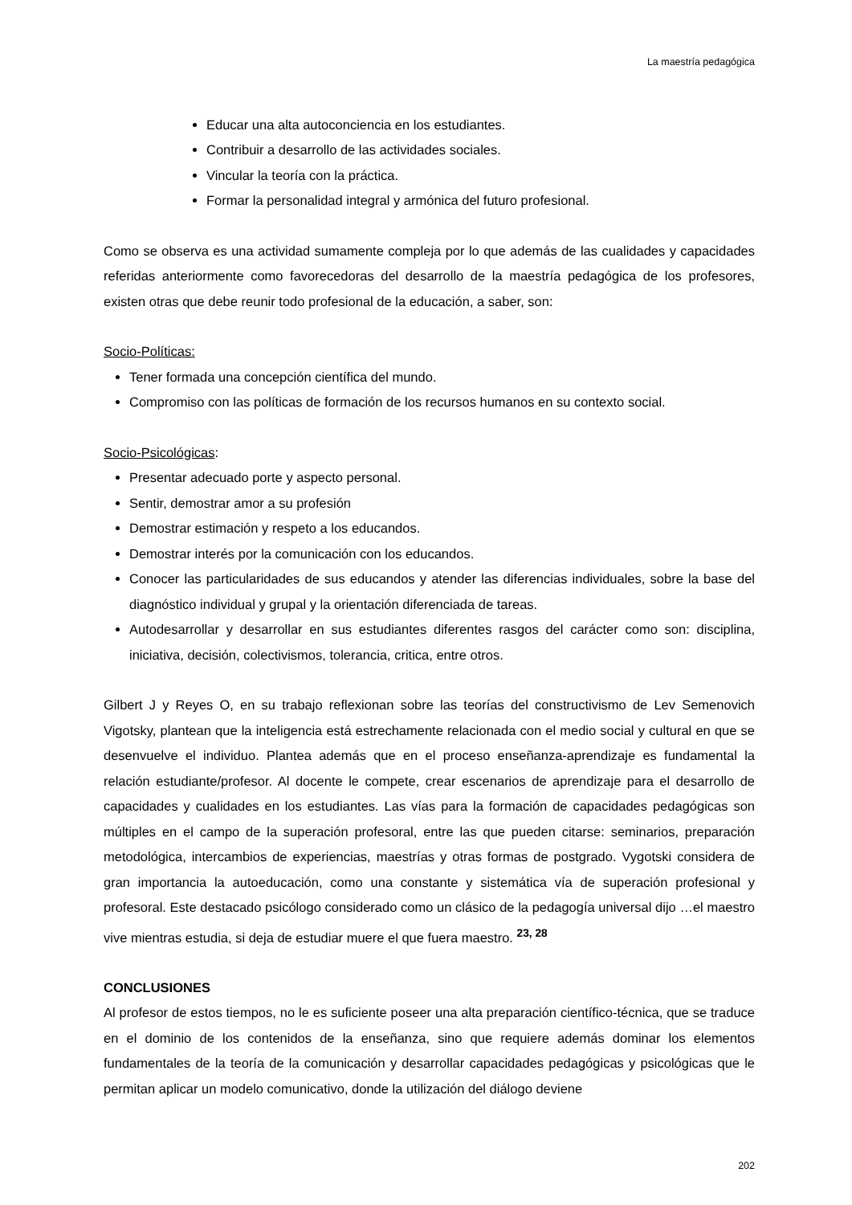La maestría pedagógica
Educar una alta autoconciencia en los estudiantes.
Contribuir a desarrollo de las actividades sociales.
Vincular la teoría con la práctica.
Formar la personalidad integral y armónica del futuro profesional.
Como se observa es una actividad sumamente compleja por lo que además de las cualidades y capacidades referidas anteriormente como favorecedoras del desarrollo de la maestría pedagógica de los profesores, existen otras que debe reunir todo profesional de la educación, a saber, son:
Socio-Políticas:
Tener formada una concepción científica del mundo.
Compromiso con las políticas de formación de los recursos humanos en su contexto social.
Socio-Psicológicas:
Presentar adecuado porte y aspecto personal.
Sentir, demostrar amor a su profesión
Demostrar estimación y respeto a los educandos.
Demostrar interés por la comunicación con los educandos.
Conocer las particularidades de sus educandos y atender las diferencias individuales, sobre la base del diagnóstico individual y grupal y la orientación diferenciada de tareas.
Autodesarrollar y desarrollar en sus estudiantes diferentes rasgos del carácter como son: disciplina, iniciativa, decisión, colectivismos, tolerancia, critica, entre otros.
Gilbert J y Reyes O, en su trabajo reflexionan sobre las teorías del constructivismo de Lev Semenovich Vigotsky, plantean que la inteligencia está estrechamente relacionada con el medio social y cultural en que se desenvuelve el individuo. Plantea además que en el proceso enseñanza-aprendizaje es fundamental la relación estudiante/profesor. Al docente le compete, crear escenarios de aprendizaje para el desarrollo de capacidades y cualidades en los estudiantes. Las vías para la formación de capacidades pedagógicas son múltiples en el campo de la superación profesoral, entre las que pueden citarse: seminarios, preparación metodológica, intercambios de experiencias, maestrías y otras formas de postgrado. Vygotski considera de gran importancia la autoeducación, como una constante y sistemática vía de superación profesional y profesoral. Este destacado psicólogo considerado como un clásico de la pedagogía universal dijo …el maestro vive mientras estudia, si deja de estudiar muere el que fuera maestro. <sup>23, 28</sup>
CONCLUSIONES
Al profesor de estos tiempos, no le es suficiente poseer una alta preparación científico-técnica, que se traduce en el dominio de los contenidos de la enseñanza, sino que requiere además dominar los elementos fundamentales de la teoría de la comunicación y desarrollar capacidades pedagógicas y psicológicas que le permitan aplicar un modelo comunicativo, donde la utilización del diálogo deviene
202